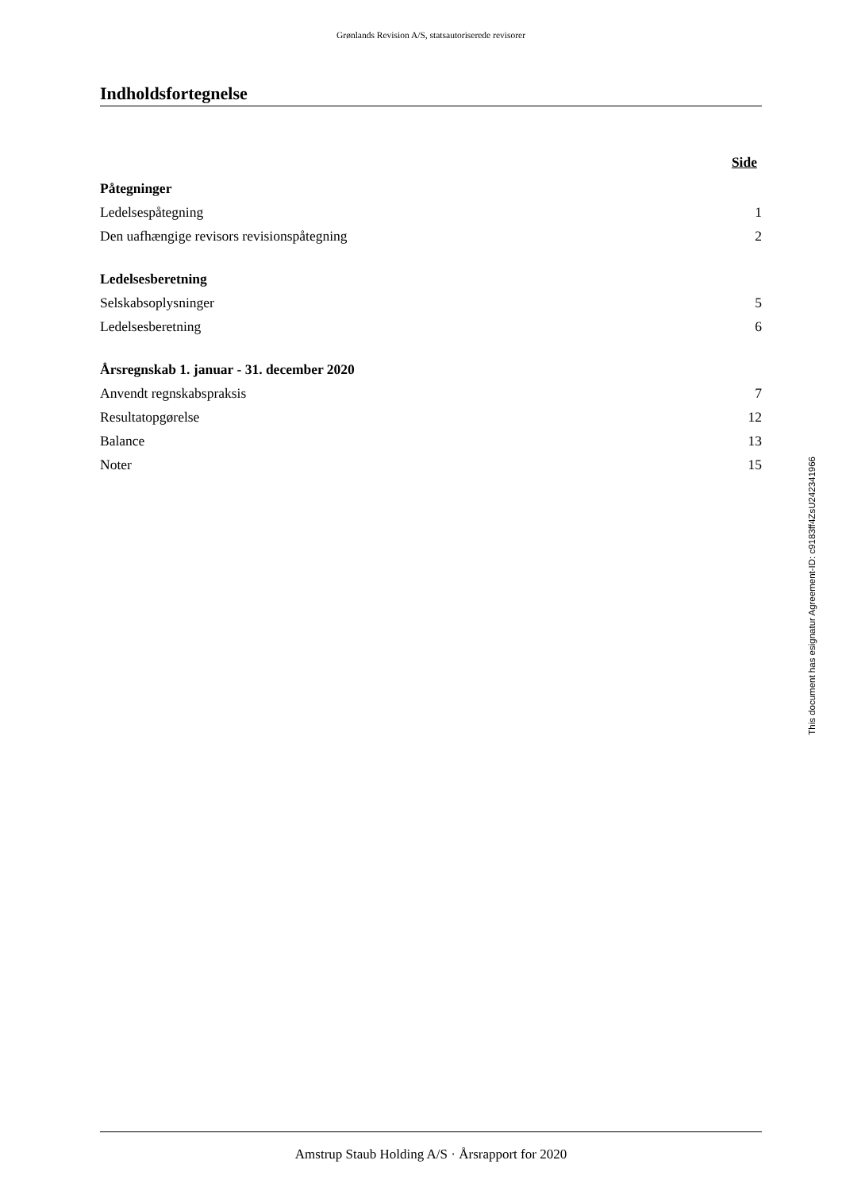Grønlands Revision A/S, statsautoriserede revisorer
Indholdsfortegnelse
| | Side |
| Påtegninger | |
| Ledelsespåtegning | 1 |
| Den uafhængige revisors revisionspåtegning | 2 |
| Ledelsesberetning | |
| Selskabsoplysninger | 5 |
| Ledelsesberetning | 6 |
| Årsregnskab 1. januar - 31. december 2020 | |
| Anvendt regnskabspraksis | 7 |
| Resultatopgørelse | 12 |
| Balance | 13 |
| Noter | 15 |
Amstrup Staub Holding A/S · Årsrapport for 2020
This document has esignatur Agreement-ID: c9183ff4ZsU242341966